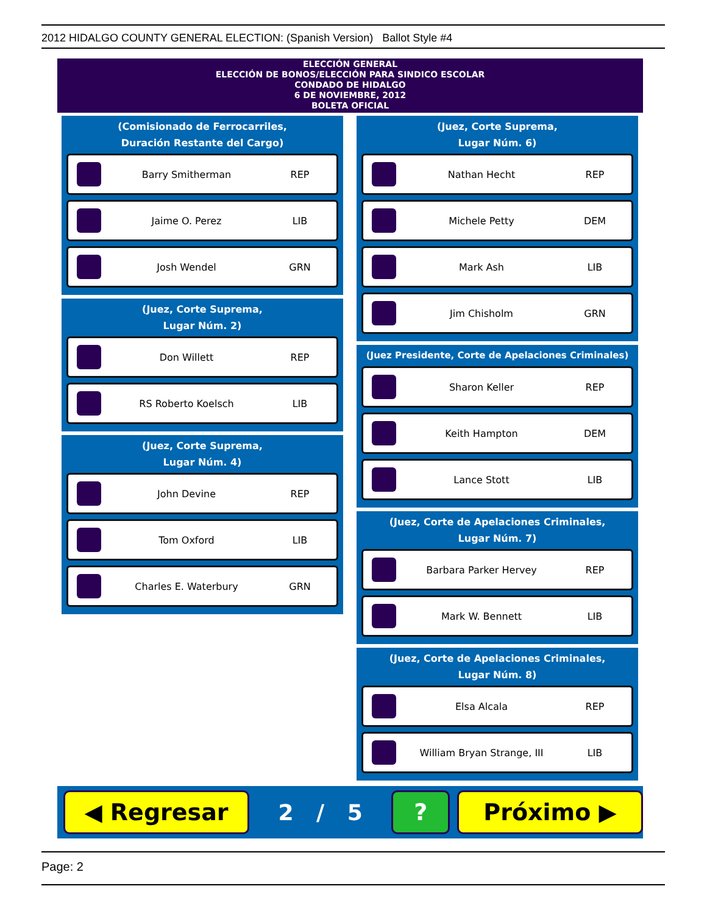2012 HIDALGO COUNTY GENERAL ELECTION: (Spanish Version) Ballot Style #4
ELECCIÓN GENERAL
ELECCIÓN DE BONOS/ELECCIÓN PARA SINDICO ESCOLAR
CONDADO DE HIDALGO
6 DE NOVIEMBRE, 2012
BOLETA OFICIAL
(Comisionado de Ferrocarriles,
Duración Restante del Cargo)
Barry Smitherman REP
Jaime O. Perez LIB
Josh Wendel GRN
(Juez, Corte Suprema,
Lugar Núm. 2)
Don Willett REP
RS Roberto Koelsch LIB
(Juez, Corte Suprema,
Lugar Núm. 4)
John Devine REP
Tom Oxford LIB
Charles E. Waterbury GRN
(Juez, Corte Suprema,
Lugar Núm. 6)
Nathan Hecht REP
Michele Petty DEM
Mark Ash LIB
Jim Chisholm GRN
(Juez Presidente, Corte de Apelaciones Criminales)
Sharon Keller REP
Keith Hampton DEM
Lance Stott LIB
(Juez, Corte de Apelaciones Criminales,
Lugar Núm. 7)
Barbara Parker Hervey REP
Mark W. Bennett LIB
(Juez, Corte de Apelaciones Criminales,
Lugar Núm. 8)
Elsa Alcala REP
William Bryan Strange, III LIB
◀ Regresar
2 / 5
? Próximo ▶
Page: 2